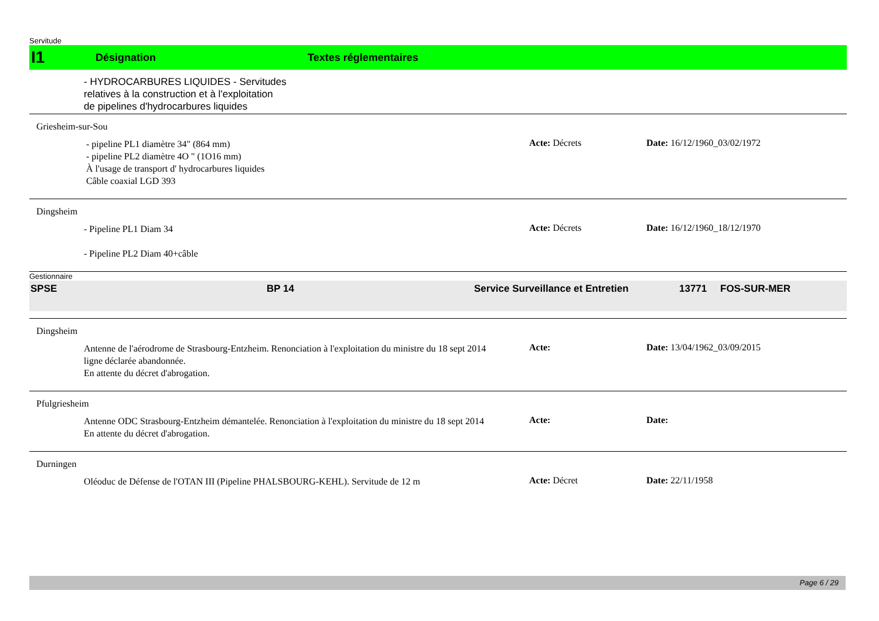Servitude
I1 Désignation Textes réglementaires
- HYDROCARBURES LIQUIDES - Servitudes
relatives à la construction et à l'exploitation
de pipelines d'hydrocarbures liquides
Griesheim-sur-Sou
- pipeline PL1 diamètre 34" (864 mm)
- pipeline PL2 diamètre 4O " (1O16 mm)
À l'usage de transport d' hydrocarbures liquides
Câble coaxial LGD 393
Acte: Décrets Date: 16/12/1960_03/02/1972
Dingsheim
- Pipeline PL1 Diam 34
- Pipeline PL2 Diam 40+câble
Acte: Décrets Date: 16/12/1960_18/12/1970
Gestionnaire
SPSE BP 14 Service Surveillance et Entretien 13771 FOS-SUR-MER
Dingsheim
Antenne de l'aérodrome de Strasbourg-Entzheim. Renonciation à l'exploitation du ministre du 18 sept 2014
ligne déclarée abandonnée.
En attente du décret d'abrogation.
Acte: Date: 13/04/1962_03/09/2015
Pfulgriesheim
Antenne ODC Strasbourg-Entzheim démantelée. Renonciation à l'exploitation du ministre du 18 sept 2014
En attente du décret d'abrogation.
Acte: Date:
Durningen
Oléoduc de Défense de l'OTAN III (Pipeline PHALSBOURG-KEHL). Servitude de 12 m
Acte: Décret Date: 22/11/1958
Page 6 / 29